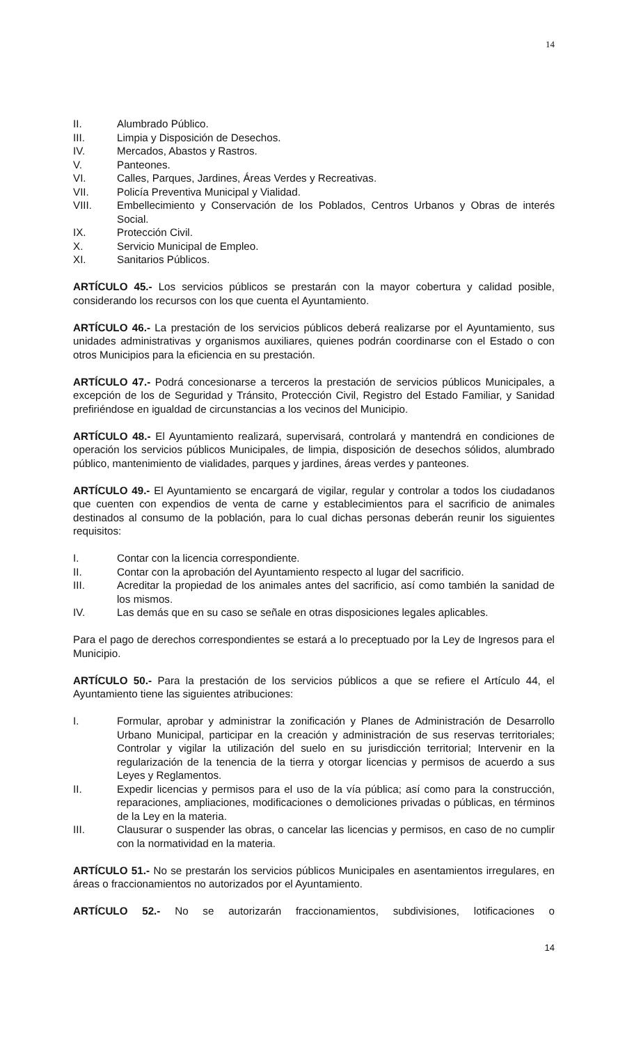14
II. Alumbrado Público.
III. Limpia y Disposición de Desechos.
IV. Mercados, Abastos y Rastros.
V. Panteones.
VI. Calles, Parques, Jardines, Áreas Verdes y Recreativas.
VII. Policía Preventiva Municipal y Vialidad.
VIII. Embellecimiento y Conservación de los Poblados, Centros Urbanos y Obras de interés Social.
IX. Protección Civil.
X. Servicio Municipal de Empleo.
XI. Sanitarios Públicos.
ARTÍCULO 45.- Los servicios públicos se prestarán con la mayor cobertura y calidad posible, considerando los recursos con los que cuenta el Ayuntamiento.
ARTÍCULO 46.- La prestación de los servicios públicos deberá realizarse por el Ayuntamiento, sus unidades administrativas y organismos auxiliares, quienes podrán coordinarse con el Estado o con otros Municipios para la eficiencia en su prestación.
ARTÍCULO 47.- Podrá concesionarse a terceros la prestación de servicios públicos Municipales, a excepción de los de Seguridad y Tránsito, Protección Civil, Registro del Estado Familiar, y Sanidad prefiriéndose en igualdad de circunstancias a los vecinos del Municipio.
ARTÍCULO 48.- El Ayuntamiento realizará, supervisará, controlará y mantendrá en condiciones de operación los servicios públicos Municipales, de limpia, disposición de desechos sólidos, alumbrado público, mantenimiento de vialidades, parques y jardines, áreas verdes y panteones.
ARTÍCULO 49.- El Ayuntamiento se encargará de vigilar, regular y controlar a todos los ciudadanos que cuenten con expendios de venta de carne y establecimientos para el sacrificio de animales destinados al consumo de la población, para lo cual dichas personas deberán reunir los siguientes requisitos:
I. Contar con la licencia correspondiente.
II. Contar con la aprobación del Ayuntamiento respecto al lugar del sacrificio.
III. Acreditar la propiedad de los animales antes del sacrificio, así como también la sanidad de los mismos.
IV. Las demás que en su caso se señale en otras disposiciones legales aplicables.
Para el pago de derechos correspondientes se estará a lo preceptuado por la Ley de Ingresos para el Municipio.
ARTÍCULO 50.- Para la prestación de los servicios públicos a que se refiere el Artículo 44, el Ayuntamiento tiene las siguientes atribuciones:
I. Formular, aprobar y administrar la zonificación y Planes de Administración de Desarrollo Urbano Municipal, participar en la creación y administración de sus reservas territoriales; Controlar y vigilar la utilización del suelo en su jurisdicción territorial; Intervenir en la regularización de la tenencia de la tierra y otorgar licencias y permisos de acuerdo a sus Leyes y Reglamentos.
II. Expedir licencias y permisos para el uso de la vía pública; así como para la construcción, reparaciones, ampliaciones, modificaciones o demoliciones privadas o públicas, en términos de la Ley en la materia.
III. Clausurar o suspender las obras, o cancelar las licencias y permisos, en caso de no cumplir con la normatividad en la materia.
ARTÍCULO 51.- No se prestarán los servicios públicos Municipales en asentamientos irregulares, en áreas o fraccionamientos no autorizados por el Ayuntamiento.
ARTÍCULO 52.- No se autorizarán fraccionamientos, subdivisiones, lotificaciones o
14